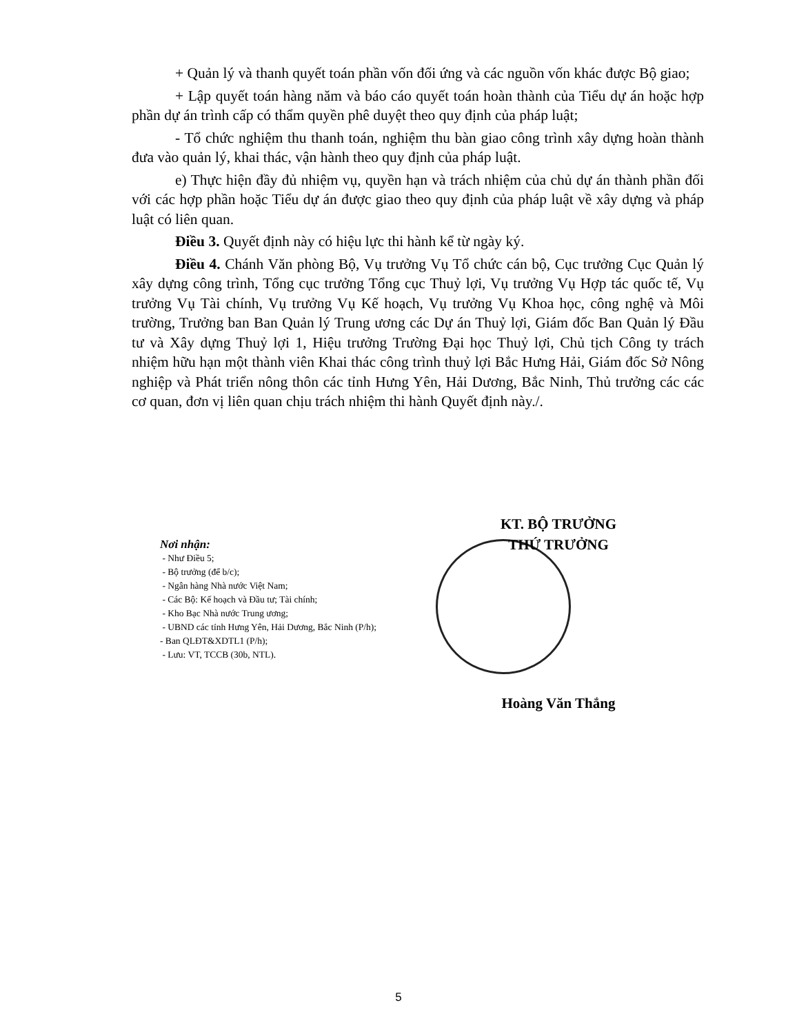+ Quản lý và thanh quyết toán phần vốn đối ứng và các nguồn vốn khác được Bộ giao;
+ Lập quyết toán hàng năm và báo cáo quyết toán hoàn thành của Tiểu dự án hoặc hợp phần dự án trình cấp có thẩm quyền phê duyệt theo quy định của pháp luật;
- Tổ chức nghiệm thu thanh toán, nghiệm thu bàn giao công trình xây dựng hoàn thành đưa vào quản lý, khai thác, vận hành theo quy định của pháp luật.
e) Thực hiện đầy đủ nhiệm vụ, quyền hạn và trách nhiệm của chủ dự án thành phần đối với các hợp phần hoặc Tiểu dự án được giao theo quy định của pháp luật về xây dựng và pháp luật có liên quan.
Điều 3. Quyết định này có hiệu lực thi hành kể từ ngày ký.
Điều 4. Chánh Văn phòng Bộ, Vụ trưởng Vụ Tổ chức cán bộ, Cục trưởng Cục Quản lý xây dựng công trình, Tổng cục trưởng Tổng cục Thuỷ lợi, Vụ trưởng Vụ Hợp tác quốc tế, Vụ trưởng Vụ Tài chính, Vụ trưởng Vụ Kế hoạch, Vụ trưởng Vụ Khoa học, công nghệ và Môi trường, Trưởng ban Ban Quản lý Trung ương các Dự án Thuỷ lợi, Giám đốc Ban Quản lý Đầu tư và Xây dựng Thuỷ lợi 1, Hiệu trưởng Trường Đại học Thuỷ lợi, Chủ tịch Công ty trách nhiệm hữu hạn một thành viên Khai thác công trình thuỷ lợi Bắc Hưng Hải, Giám đốc Sở Nông nghiệp và Phát triển nông thôn các tỉnh Hưng Yên, Hải Dương, Bắc Ninh, Thủ trưởng các các cơ quan, đơn vị liên quan chịu trách nhiệm thi hành Quyết định này./.
Nơi nhận:
- Như Điều 5;
- Bộ trưởng (để b/c);
- Ngân hàng Nhà nước Việt Nam;
- Các Bộ: Kế hoạch và Đầu tư; Tài chính;
- Kho Bạc Nhà nước Trung ương;
- UBND các tỉnh Hưng Yên, Hải Dương, Bắc Ninh (P/h);
- Ban QLĐT&XDTL1 (P/h);
- Lưu: VT, TCCB (30b, NTL).
KT. BỘ TRƯỞNG
THỨ TRƯỞNG
Hoàng Văn Thắng
5